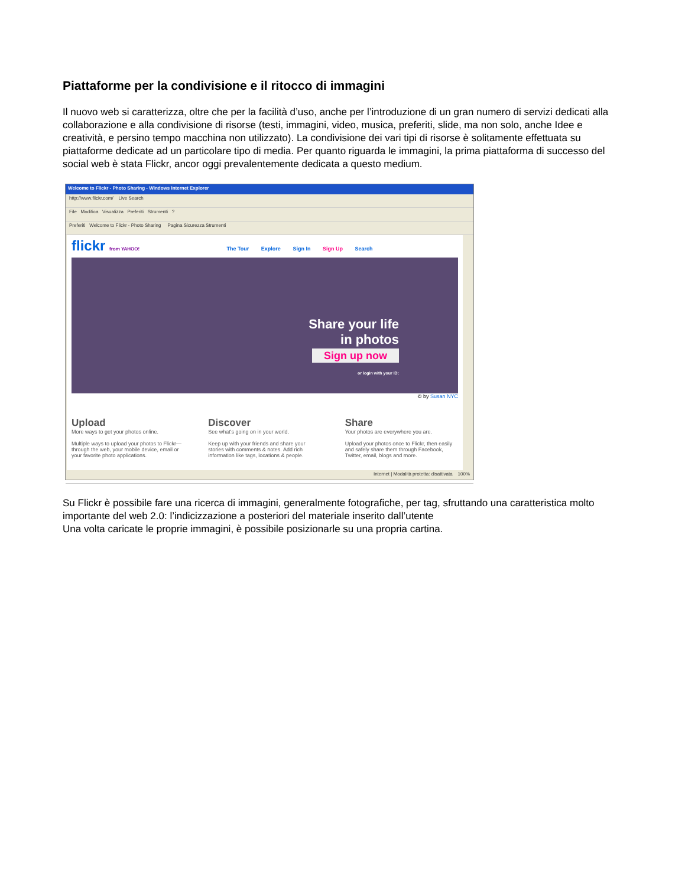Piattaforme per la condivisione e il ritocco di immagini
Il nuovo web si caratterizza, oltre che per la facilità d’uso, anche per l’introduzione di un gran numero di servizi dedicati alla collaborazione e alla condivisione di risorse (testi, immagini, video, musica, preferiti, slide, ma non solo, anche Idee e creatività, e persino tempo macchina non utilizzato). La condivisione dei vari tipi di risorse è solitamente effettuata su piattaforme dedicate ad un particolare tipo di media. Per quanto riguarda le immagini, la prima piattaforma di successo del social web è stata Flickr, ancor oggi prevalentemente dedicata a questo medium.
Welcome to Flickr - Photo Sharing - Windows Internet Explorer
http://www.flickr.com/ Live Search
File Modifica Visualizza Preferiti Strumenti ?
Preferiti Welcome to Flickr - Photo Sharing Pagina Sicurezza Strumenti
flickr from YAHOO! The Tour Explore Sign In Sign Up Search
Share your life
in photos
Sign up now
or login with your ID:
© by Susan NYC
Upload
More ways to get your photos online.
Multiple ways to upload your photos to Flickr— through the web, your mobile device, email or your favorite photo applications.
Discover
See what's going on in your world.
Keep up with your friends and share your stories with comments & notes. Add rich information like tags, locations & people.
Share
Your photos are everywhere you are.
Upload your photos once to Flickr, then easily and safely share them through Facebook, Twitter, email, blogs and more.
Internet | Modalità protetta: disattivata 100%
Su Flickr è possibile fare una ricerca di immagini, generalmente fotografiche, per tag, sfruttando una caratteristica molto importante del web 2.0: l’indicizzazione a posteriori del materiale inserito dall’utente
Una volta caricate le proprie immagini, è possibile posizionarle su una propria cartina.